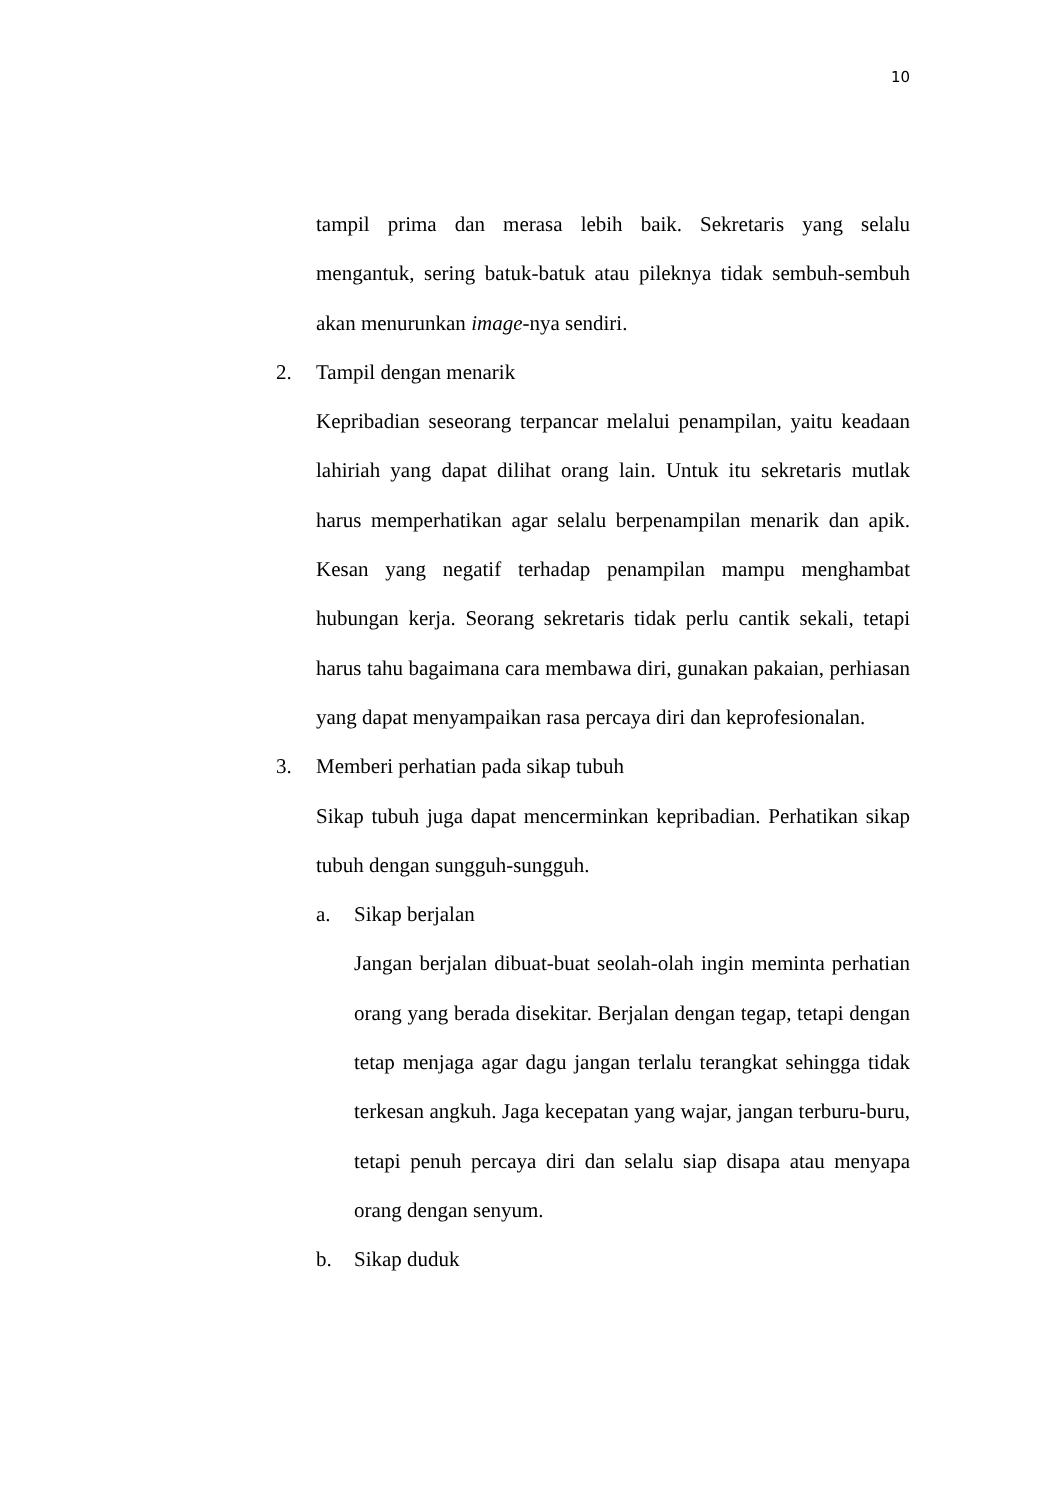10
tampil prima dan merasa lebih baik. Sekretaris yang selalu mengantuk, sering batuk-batuk atau pileknya tidak sembuh-sembuh akan menurunkan image-nya sendiri.
2. Tampil dengan menarik
Kepribadian seseorang terpancar melalui penampilan, yaitu keadaan lahiriah yang dapat dilihat orang lain. Untuk itu sekretaris mutlak harus memperhatikan agar selalu berpenampilan menarik dan apik. Kesan yang negatif terhadap penampilan mampu menghambat hubungan kerja. Seorang sekretaris tidak perlu cantik sekali, tetapi harus tahu bagaimana cara membawa diri, gunakan pakaian, perhiasan yang dapat menyampaikan rasa percaya diri dan keprofesionalan.
3. Memberi perhatian pada sikap tubuh
Sikap tubuh juga dapat mencerminkan kepribadian. Perhatikan sikap tubuh dengan sungguh-sungguh.
a. Sikap berjalan
Jangan berjalan dibuat-buat seolah-olah ingin meminta perhatian orang yang berada disekitar. Berjalan dengan tegap, tetapi dengan tetap menjaga agar dagu jangan terlalu terangkat sehingga tidak terkesan angkuh. Jaga kecepatan yang wajar, jangan terburu-buru, tetapi penuh percaya diri dan selalu siap disapa atau menyapa orang dengan senyum.
b. Sikap duduk